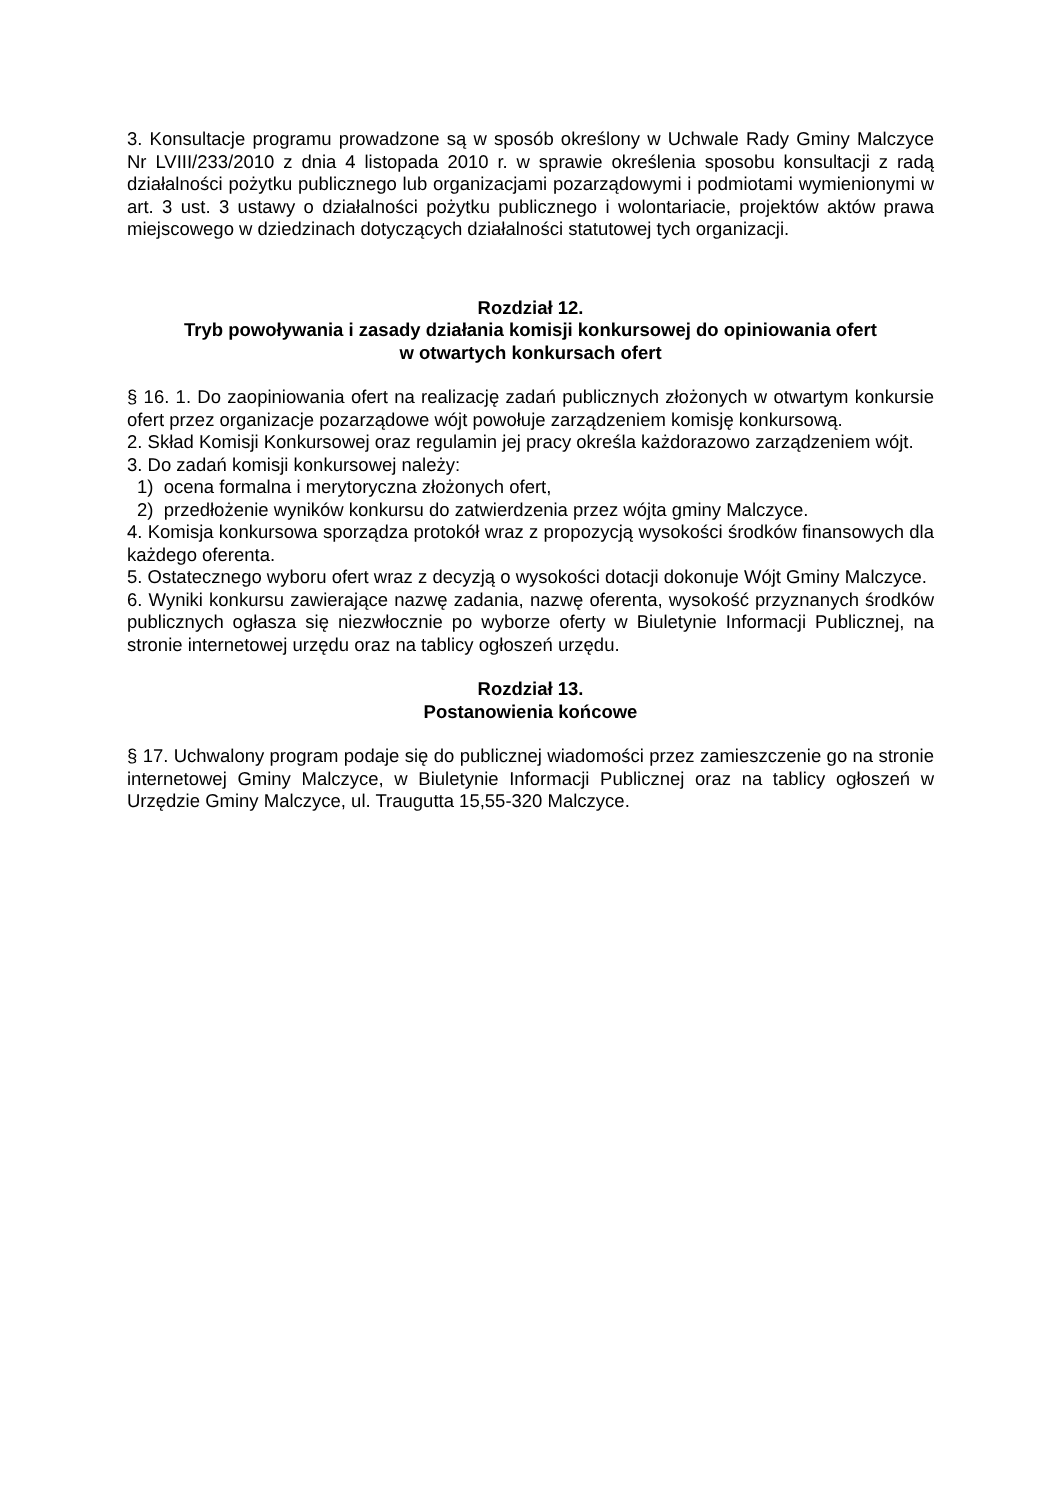3. Konsultacje programu prowadzone są w sposób określony w Uchwale Rady Gminy Malczyce Nr LVIII/233/2010 z dnia 4 listopada 2010 r. w sprawie określenia sposobu konsultacji z radą działalności pożytku publicznego lub organizacjami pozarządowymi i podmiotami wymienionymi w art. 3 ust. 3 ustawy o działalności pożytku publicznego i wolontariacie, projektów aktów prawa miejscowego w dziedzinach dotyczących działalności statutowej tych organizacji.
Rozdział 12.
Tryb powoływania i zasady działania komisji konkursowej do opiniowania ofert
w otwartych konkursach ofert
§ 16. 1. Do zaopiniowania ofert na realizację zadań publicznych złożonych w otwartym konkursie ofert przez organizacje pozarządowe wójt powołuje zarządzeniem komisję konkursową.
2. Skład Komisji Konkursowej oraz regulamin jej pracy określa każdorazowo zarządzeniem wójt.
3. Do zadań komisji konkursowej należy:
1) ocena formalna i merytoryczna złożonych ofert,
2) przedłożenie wyników konkursu do zatwierdzenia przez wójta gminy Malczyce.
4. Komisja konkursowa sporządza protokół wraz z propozycją wysokości środków finansowych dla każdego oferenta.
5. Ostatecznego wyboru ofert wraz z decyzją o wysokości dotacji dokonuje Wójt Gminy Malczyce.
6. Wyniki konkursu zawierające nazwę zadania, nazwę oferenta, wysokość przyznanych środków publicznych ogłasza się niezwłocznie po wyborze oferty w Biuletynie Informacji Publicznej, na stronie internetowej urzędu oraz na tablicy ogłoszeń urzędu.
Rozdział 13.
Postanowienia końcowe
§ 17. Uchwalony program podaje się do publicznej wiadomości przez zamieszczenie go na stronie internetowej Gminy Malczyce, w Biuletynie Informacji Publicznej oraz na tablicy ogłoszeń w Urzędzie Gminy Malczyce, ul. Traugutta 15,55-320 Malczyce.